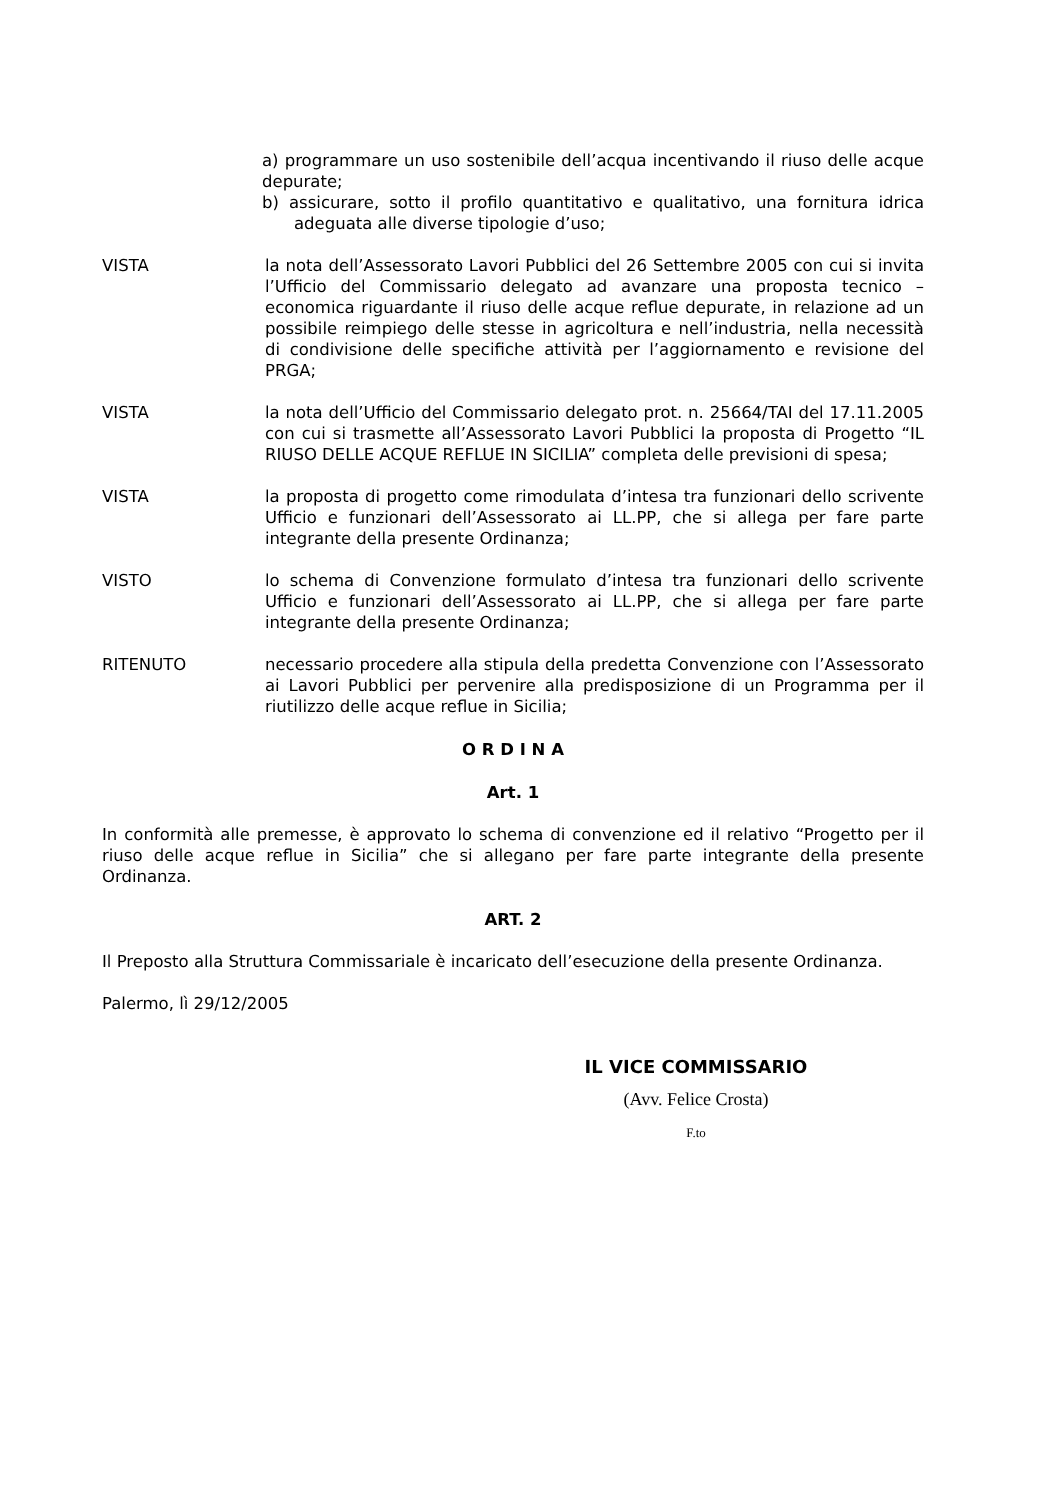a) programmare un uso sostenibile dell’acqua incentivando il riuso delle acque depurate;
b) assicurare, sotto il profilo quantitativo e qualitativo, una fornitura idrica adeguata alle diverse tipologie d’uso;
VISTA la nota dell’Assessorato Lavori Pubblici del 26 Settembre 2005 con cui si invita l’Ufficio del Commissario delegato ad avanzare una proposta tecnico – economica riguardante il riuso delle acque reflue depurate, in relazione ad un possibile reimpiego delle stesse in agricoltura e nell’industria, nella necessità di condivisione delle specifiche attività per l’aggiornamento e revisione del PRGA;
VISTA la nota dell’Ufficio del Commissario delegato prot. n. 25664/TAI del 17.11.2005 con cui si trasmette all’Assessorato Lavori Pubblici la proposta di Progetto “IL RIUSO DELLE ACQUE REFLUE IN SICILIA” completa delle previsioni di spesa;
VISTA la proposta di progetto come rimodulata d’intesa tra funzionari dello scrivente Ufficio e funzionari dell’Assessorato ai LL.PP, che si allega per fare parte integrante della presente Ordinanza;
VISTO lo schema di Convenzione formulato d’intesa tra funzionari dello scrivente Ufficio e funzionari dell’Assessorato ai LL.PP, che si allega per fare parte integrante della presente Ordinanza;
RITENUTO necessario procedere alla stipula della predetta Convenzione con l’Assessorato ai Lavori Pubblici per pervenire alla predisposizione di un Programma per il riutilizzo delle acque reflue in Sicilia;
O R D I N A
Art. 1
In conformità alle premesse, è approvato lo schema di convenzione ed il relativo “Progetto per il riuso delle acque reflue in Sicilia” che si allegano per fare parte integrante della presente Ordinanza.
ART. 2
Il Preposto alla Struttura Commissariale è incaricato dell’esecuzione della presente Ordinanza.
Palermo, lì 29/12/2005
IL VICE COMMISSARIO
(Avv. Felice Crosta)
F.to